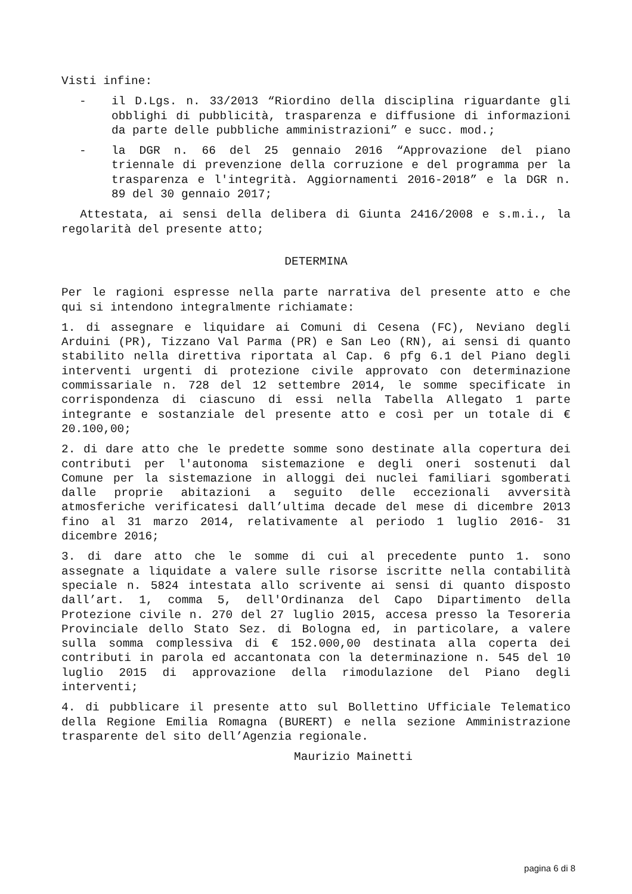Visti infine:
- il D.Lgs. n. 33/2013 “Riordino della disciplina riguardante gli obblighi di pubblicità, trasparenza e diffusione di informazioni da parte delle pubbliche amministrazioni” e succ. mod.;
- la DGR n. 66 del 25 gennaio 2016 “Approvazione del piano triennale di prevenzione della corruzione e del programma per la trasparenza e l'integrità. Aggiornamenti 2016-2018” e la DGR n. 89 del 30 gennaio 2017;
Attestata, ai sensi della delibera di Giunta 2416/2008 e s.m.i., la regolarità del presente atto;
DETERMINA
Per le ragioni espresse nella parte narrativa del presente atto e che qui si intendono integralmente richiamate:
1. di assegnare e liquidare ai Comuni di Cesena (FC), Neviano degli Arduini (PR), Tizzano Val Parma (PR) e San Leo (RN), ai sensi di quanto stabilito nella direttiva riportata al Cap. 6 pfg 6.1 del Piano degli interventi urgenti di protezione civile approvato con determinazione commissariale n. 728 del 12 settembre 2014, le somme specificate in corrispondenza di ciascuno di essi nella Tabella Allegato 1 parte integrante e sostanziale del presente atto e così per un totale di € 20.100,00;
2. di dare atto che le predette somme sono destinate alla copertura dei contributi per l'autonoma sistemazione e degli oneri sostenuti dal Comune per la sistemazione in alloggi dei nuclei familiari sgomberati dalle proprie abitazioni a seguito delle eccezionali avversità atmosferiche verificatesi dall’ultima decade del mese di dicembre 2013 fino al 31 marzo 2014, relativamente al periodo 1 luglio 2016- 31 dicembre 2016;
3. di dare atto che le somme di cui al precedente punto 1. sono assegnate a liquidate a valere sulle risorse iscritte nella contabilità speciale n. 5824 intestata allo scrivente ai sensi di quanto disposto dall’art. 1, comma 5, dell'Ordinanza del Capo Dipartimento della Protezione civile n. 270 del 27 luglio 2015, accesa presso la Tesoreria Provinciale dello Stato Sez. di Bologna ed, in particolare, a valere sulla somma complessiva di € 152.000,00 destinata alla coperta dei contributi in parola ed accantonata con la determinazione n. 545 del 10 luglio 2015 di approvazione della rimodulazione del Piano degli interventi;
4. di pubblicare il presente atto sul Bollettino Ufficiale Telematico della Regione Emilia Romagna (BURERT) e nella sezione Amministrazione trasparente del sito dell’Agenzia regionale.
Maurizio Mainetti
pagina 6 di 8